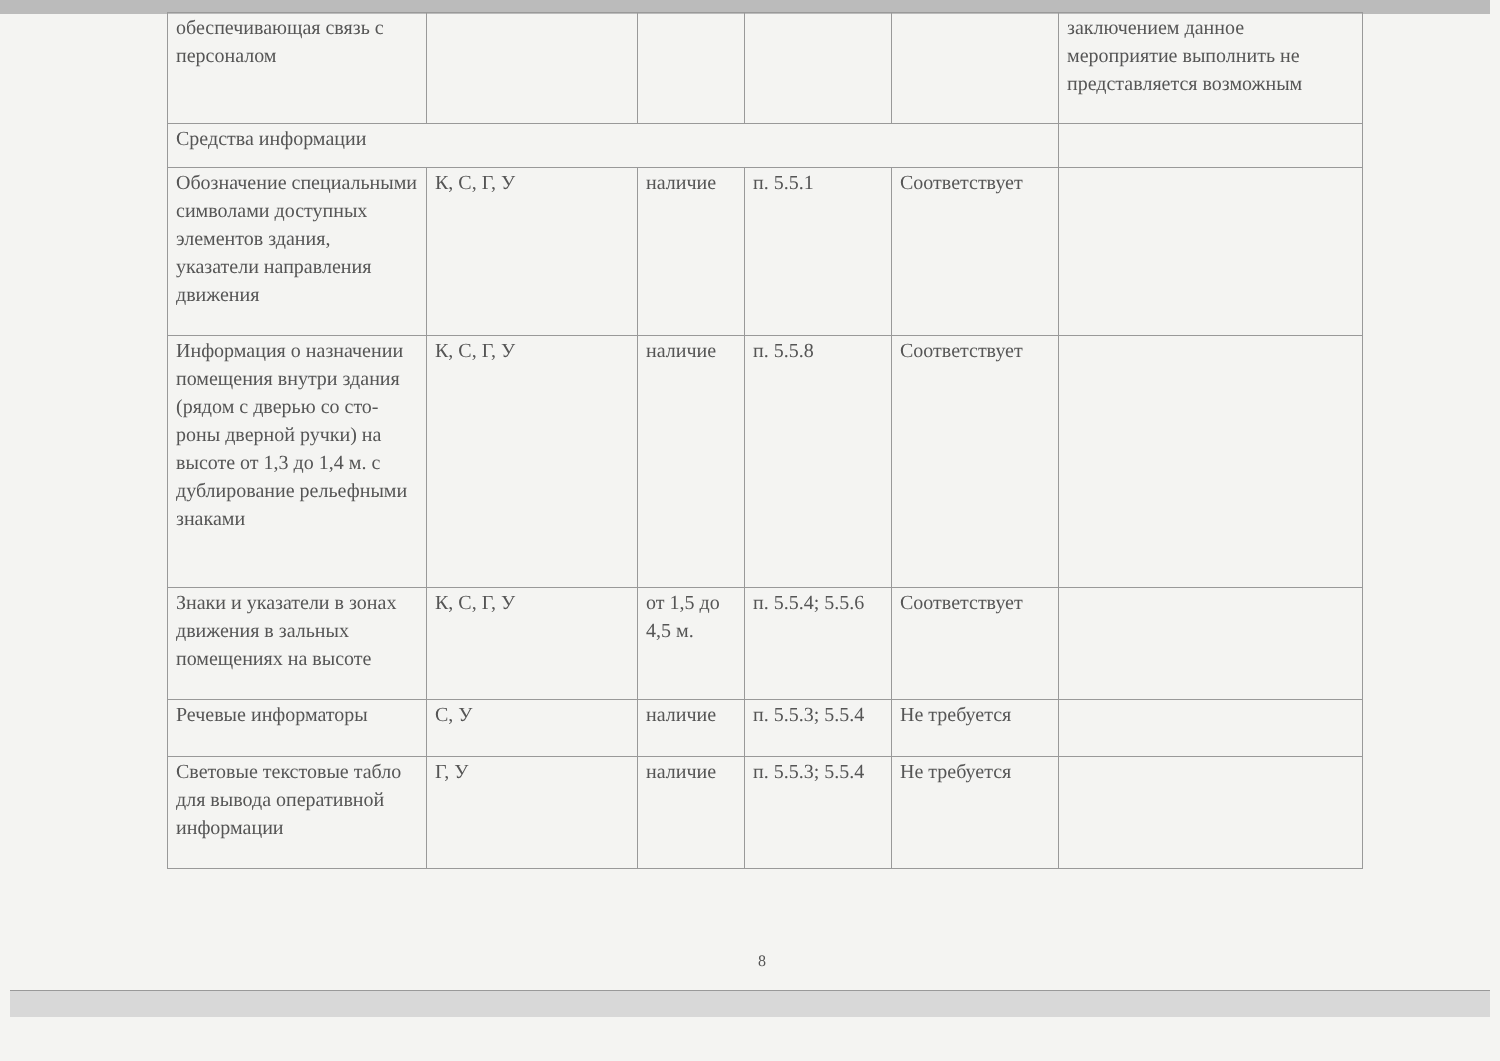| обеспечивающая связь с персоналом | | | | | заключением данное мероприятие выполнить не представляется возможным |
| Средства информации | | | | | |
| Обозначение специальными символами доступных элементов здания, указатели направления движения | К, С, Г, У | наличие | п. 5.5.1 | Соответствует | |
| Информация о назначении помещения внутри здания (рядом с дверью со сто-роны дверной ручки) на высоте от 1,3 до 1,4 м. с дублирование рельефными знаками | К, С, Г, У | наличие | п. 5.5.8 | Соответствует | |
| Знаки и указатели в зонах движения в зальных помещениях на высоте | К, С, Г, У | от 1,5 до 4,5 м. | п. 5.5.4; 5.5.6 | Соответствует | |
| Речевые информаторы | С, У | наличие | п. 5.5.3; 5.5.4 | Не требуется | |
| Световые текстовые табло для вывода оперативной информации | Г, У | наличие | п. 5.5.3; 5.5.4 | Не требуется | |
8